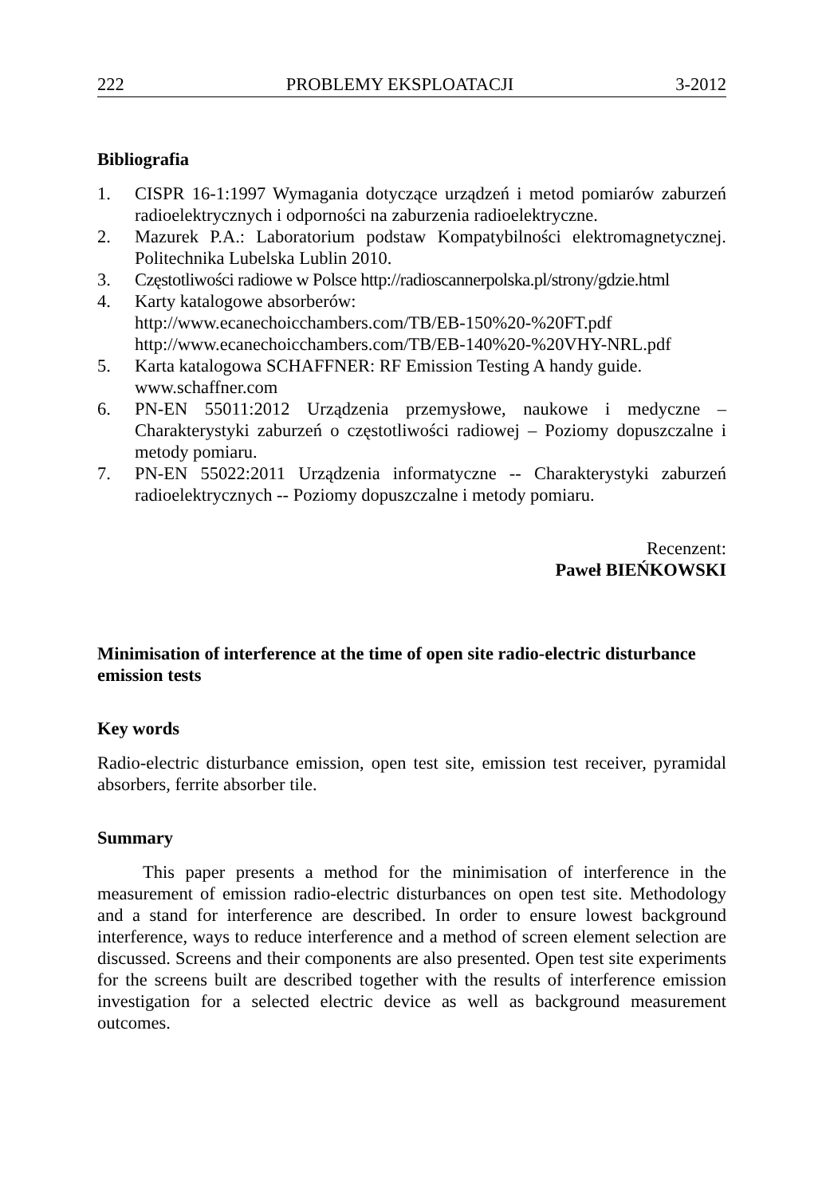222 PROBLEMY EKSPLOATACJI 3-2012
Bibliografia
1. CISPR 16-1:1997 Wymagania dotyczące urządzeń i metod pomiarów zaburzeń radioelektrycznych i odporności na zaburzenia radioelektryczne.
2. Mazurek P.A.: Laboratorium podstaw Kompatybilności elektromagnetycznej. Politechnika Lubelska Lublin 2010.
3. Częstotliwości radiowe w Polsce http://radioscannerpolska.pl/strony/gdzie.html
4. Karty katalogowe absorberów:
http://www.ecanechoicchambers.com/TB/EB-150%20-%20FT.pdf
http://www.ecanechoicchambers.com/TB/EB-140%20-%20VHY-NRL.pdf
5. Karta katalogowa SCHAFFNER: RF Emission Testing A handy guide.
www.schaffner.com
6. PN-EN 55011:2012 Urządzenia przemysłowe, naukowe i medyczne – Charakterystyki zaburzeń o częstotliwości radiowej – Poziomy dopuszczalne i metody pomiaru.
7. PN-EN 55022:2011 Urządzenia informatyczne -- Charakterystyki zaburzeń radioelektrycznych -- Poziomy dopuszczalne i metody pomiaru.
Recenzent:
Paweł BIEŃKOWSKI
Minimisation of interference at the time of open site radio-electric disturbance emission tests
Key words
Radio-electric disturbance emission, open test site, emission test receiver, pyramidal absorbers, ferrite absorber tile.
Summary
This paper presents a method for the minimisation of interference in the measurement of emission radio-electric disturbances on open test site. Methodology and a stand for interference are described. In order to ensure lowest background interference, ways to reduce interference and a method of screen element selection are discussed. Screens and their components are also presented. Open test site experiments for the screens built are described together with the results of interference emission investigation for a selected electric device as well as background measurement outcomes.